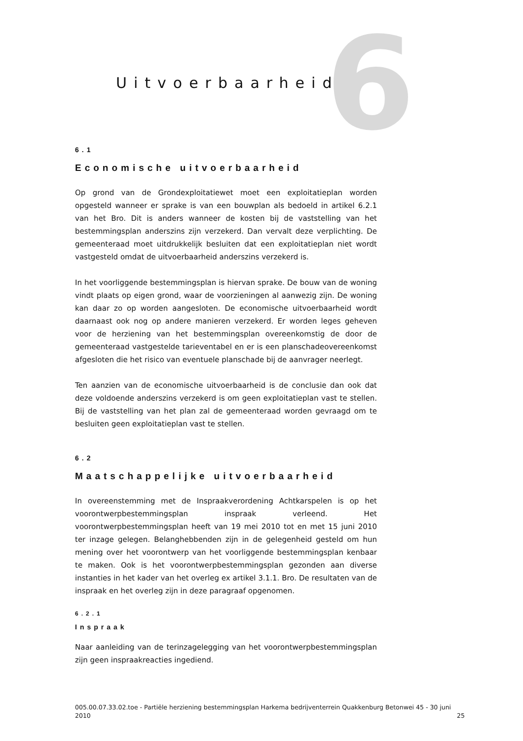6
Uitvoerbaarheid
6.1
Economische uitvoerbaarheid
Op grond van de Grondexploitatiewet moet een exploitatieplan worden opgesteld wanneer er sprake is van een bouwplan als bedoeld in artikel 6.2.1 van het Bro. Dit is anders wanneer de kosten bij de vaststelling van het bestemmingsplan anderszins zijn verzekerd. Dan vervalt deze verplichting. De gemeenteraad moet uitdrukkelijk besluiten dat een exploitatieplan niet wordt vastgesteld omdat de uitvoerbaarheid anderszins verzekerd is.
In het voorliggende bestemmingsplan is hiervan sprake. De bouw van de woning vindt plaats op eigen grond, waar de voorzieningen al aanwezig zijn. De woning kan daar zo op worden aangesloten. De economische uitvoerbaarheid wordt daarnaast ook nog op andere manieren verzekerd. Er worden leges geheven voor de herziening van het bestemmingsplan overeenkomstig de door de gemeenteraad vastgestelde tarieventabel en er is een planschadeovereenkomst afgesloten die het risico van eventuele planschade bij de aanvrager neerlegt.
Ten aanzien van de economische uitvoerbaarheid is de conclusie dan ook dat deze voldoende anderszins verzekerd is om geen exploitatieplan vast te stellen. Bij de vaststelling van het plan zal de gemeenteraad worden gevraagd om te besluiten geen exploitatieplan vast te stellen.
6.2
Maatschappelijke uitvoerbaarheid
In overeenstemming met de Inspraakverordening Achtkarspelen is op het voorontwerpbestemmingsplan inspraak verleend. Het voorontwerpbestemmingsplan heeft van 19 mei 2010 tot en met 15 juni 2010 ter inzage gelegen. Belanghebbenden zijn in de gelegenheid gesteld om hun mening over het voorontwerp van het voorliggende bestemmingsplan kenbaar te maken. Ook is het voorontwerpbestemmingsplan gezonden aan diverse instanties in het kader van het overleg ex artikel 3.1.1. Bro. De resultaten van de inspraak en het overleg zijn in deze paragraaf opgenomen.
6.2.1
Inspraak
Naar aanleiding van de terinzagelegging van het voorontwerpbestemmingsplan zijn geen inspraakreacties ingediend.
005.00.07.33.02.toe - Partiële herziening bestemmingsplan Harkema bedrijventerrein Quakkenburg Betonwei 45 - 30 juni 2010
25